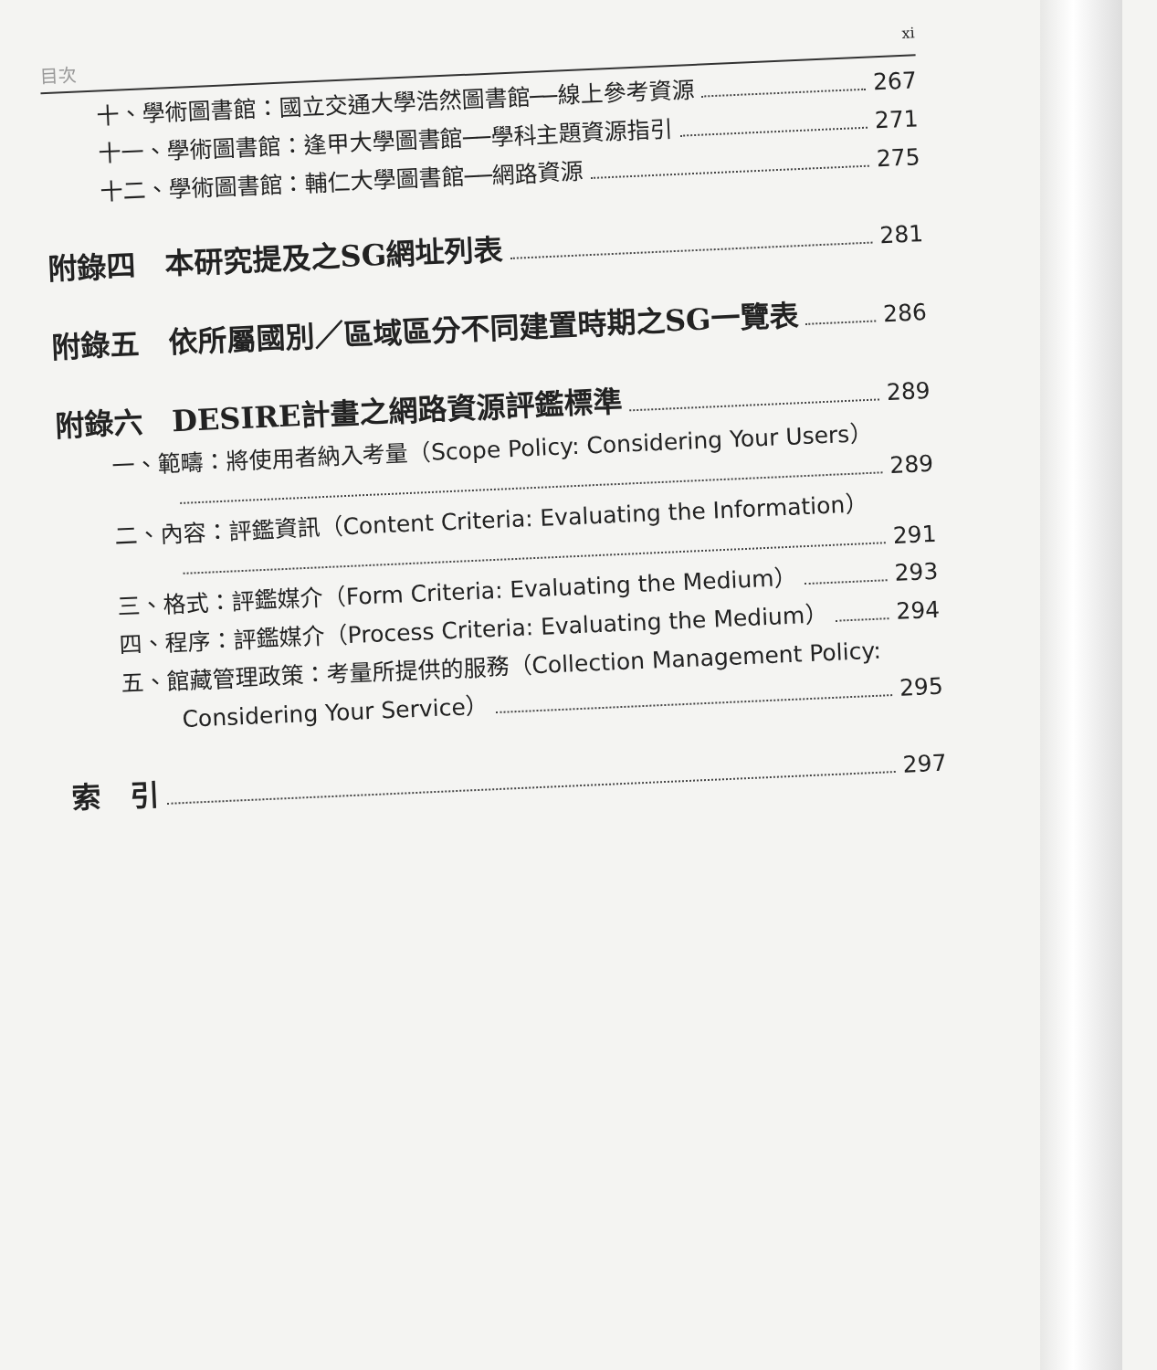目次 xi
十、學術圖書館：國立交通大學浩然圖書館──線上參考資源 267
十一、學術圖書館：逢甲大學圖書館──學科主題資源指引 271
十二、學術圖書館：輔仁大學圖書館──網路資源 275
附錄四　本研究提及之SG網址列表 281
附錄五　依所屬國別／區域區分不同建置時期之SG一覽表 286
附錄六　DESIRE計畫之網路資源評鑑標準 289
一、範疇：將使用者納入考量（Scope Policy: Considering Your Users）
289
二、內容：評鑑資訊（Content Criteria: Evaluating the Information）
291
三、格式：評鑑媒介（Form Criteria: Evaluating the Medium） 293
四、程序：評鑑媒介（Process Criteria: Evaluating the Medium） 294
五、館藏管理政策：考量所提供的服務（Collection Management Policy:
Considering Your Service） 295
索　引 297